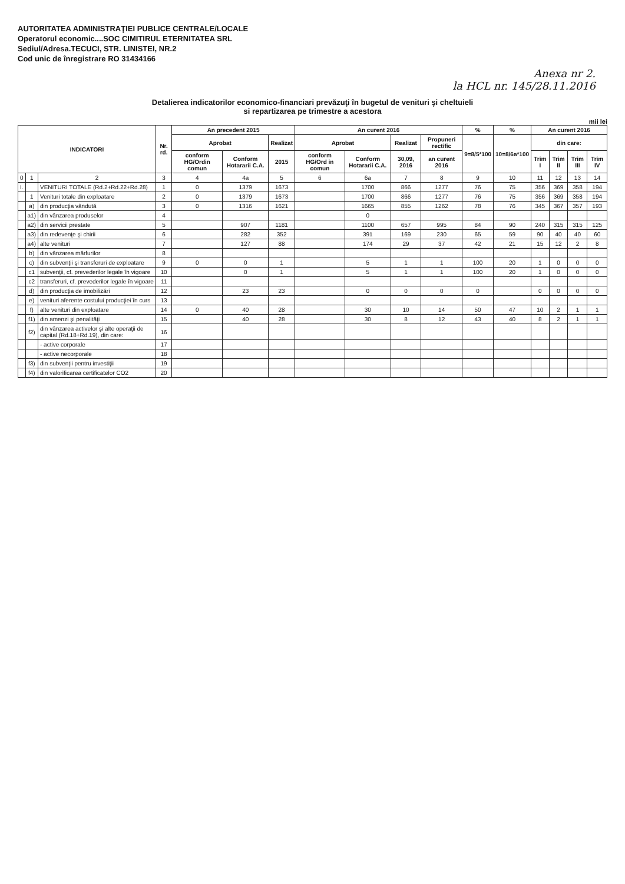AUTORITATEA ADMINISTRAŢIEI PUBLICE CENTRALE/LOCALE
Operatorul economic....SOC CIMITIRUL ETERNITATEA SRL
Sediul/Adresa.TECUCI, STR. LINISTEI, NR.2
Cod unic de înregistrare RO 31434166
Anexa nr 2.
la HCL nr. 145/28.11.2016
Detalierea indicatorilor economico-financiari prevăzuţi în bugetul de venituri şi cheltuieli
si repartizarea pe trimestre a acestora
mii lei
| INDICATORI | | | Nr. rd. | An precedent 2015 | | | An curent 2016 | | | | % | % | An curent 2016 | | | |
| --- | --- | --- | --- | --- | --- | --- | --- | --- | --- | --- | --- | --- | --- | --- | --- | --- |
| | | | | Aprobat | | Realizat | Aprobat | | Realizat | Propuneri rectific | 9=8/5*100 | 10=8/6a*100 | din care: | | | |
| | | | | conform HG/Ordin comun | Conform Hotararii C.A. | 2015 | conform HG/Ord in comun | Conform Hotararii C.A. | 30,09, 2016 | an curent 2016 | | | Trim I | Trim II | Trim III | Trim IV |
| 0 | 1 | 2 | 3 | 4 | 4a | 5 | 6 | 6a | 7 | 8 | 9 | 10 | 11 | 12 | 13 | 14 |
| I. | | VENITURI TOTALE (Rd.2+Rd.22+Rd.28) | 1 | 0 | 1379 | 1673 | | 1700 | 866 | 1277 | 76 | 75 | 356 | 369 | 358 | 194 |
| | 1 | Venituri totale din exploatare | 2 | 0 | 1379 | 1673 | | 1700 | 866 | 1277 | 76 | 75 | 356 | 369 | 358 | 194 |
| | a) | din producţia vândută | 3 | 0 | 1316 | 1621 | | 1665 | 855 | 1262 | 78 | 76 | 345 | 367 | 357 | 193 |
| | a1) | din vânzarea produselor | 4 | | | | | 0 | | | | | | | | |
| | a2) | din servicii prestate | 5 | | 907 | 1181 | | 1100 | 657 | 995 | 84 | 90 | 240 | 315 | 315 | 125 |
| | a3) | din redevenţe şi chirii | 6 | | 282 | 352 | | 391 | 169 | 230 | 65 | 59 | 90 | 40 | 40 | 60 |
| | a4) | alte venituri | 7 | | 127 | 88 | | 174 | 29 | 37 | 42 | 21 | 15 | 12 | 2 | 8 |
| | b) | din vânzarea mărfurilor | 8 | | | | | | | | | | | | | |
| | c) | din subvenţii şi transferuri de exploatare | 9 | 0 | 0 | 1 | | 5 | 1 | 1 | 100 | 20 | 1 | 0 | 0 | 0 |
| | c1 | subvenţii, cf. prevederilor legale în vigoare | 10 | | 0 | 1 | | 5 | 1 | 1 | 100 | 20 | 1 | 0 | 0 | 0 |
| | c2 | transferuri, cf. prevederilor legale în vigoare | 11 | | | | | | | | | | | | | |
| | d) | din producţia de imobilizări | 12 | | 23 | 23 | | 0 | 0 | 0 | 0 | | 0 | 0 | 0 | 0 |
| | e) | venituri aferente costului producţiei în curs | 13 | | | | | | | | | | | | | |
| | f) | alte venituri din exploatare | 14 | 0 | 40 | 28 | | 30 | 10 | 14 | 50 | 47 | 10 | 2 | 1 | 1 |
| | f1) | din amenzi şi penalităţi | 15 | | 40 | 28 | | 30 | 8 | 12 | 43 | 40 | 8 | 2 | 1 | 1 |
| | f2) | din vânzarea activelor şi alte operaţii de capital (Rd.18+Rd.19), din care: | 16 | | | | | | | | | | | | | |
| | | - active corporale | 17 | | | | | | | | | | | | | |
| | | - active necorporale | 18 | | | | | | | | | | | | | |
| | f3) | din subvenţii pentru investiţii | 19 | | | | | | | | | | | | | |
| | f4) | din valorificarea certificatelor CO2 | 20 | | | | | | | | | | | | | |